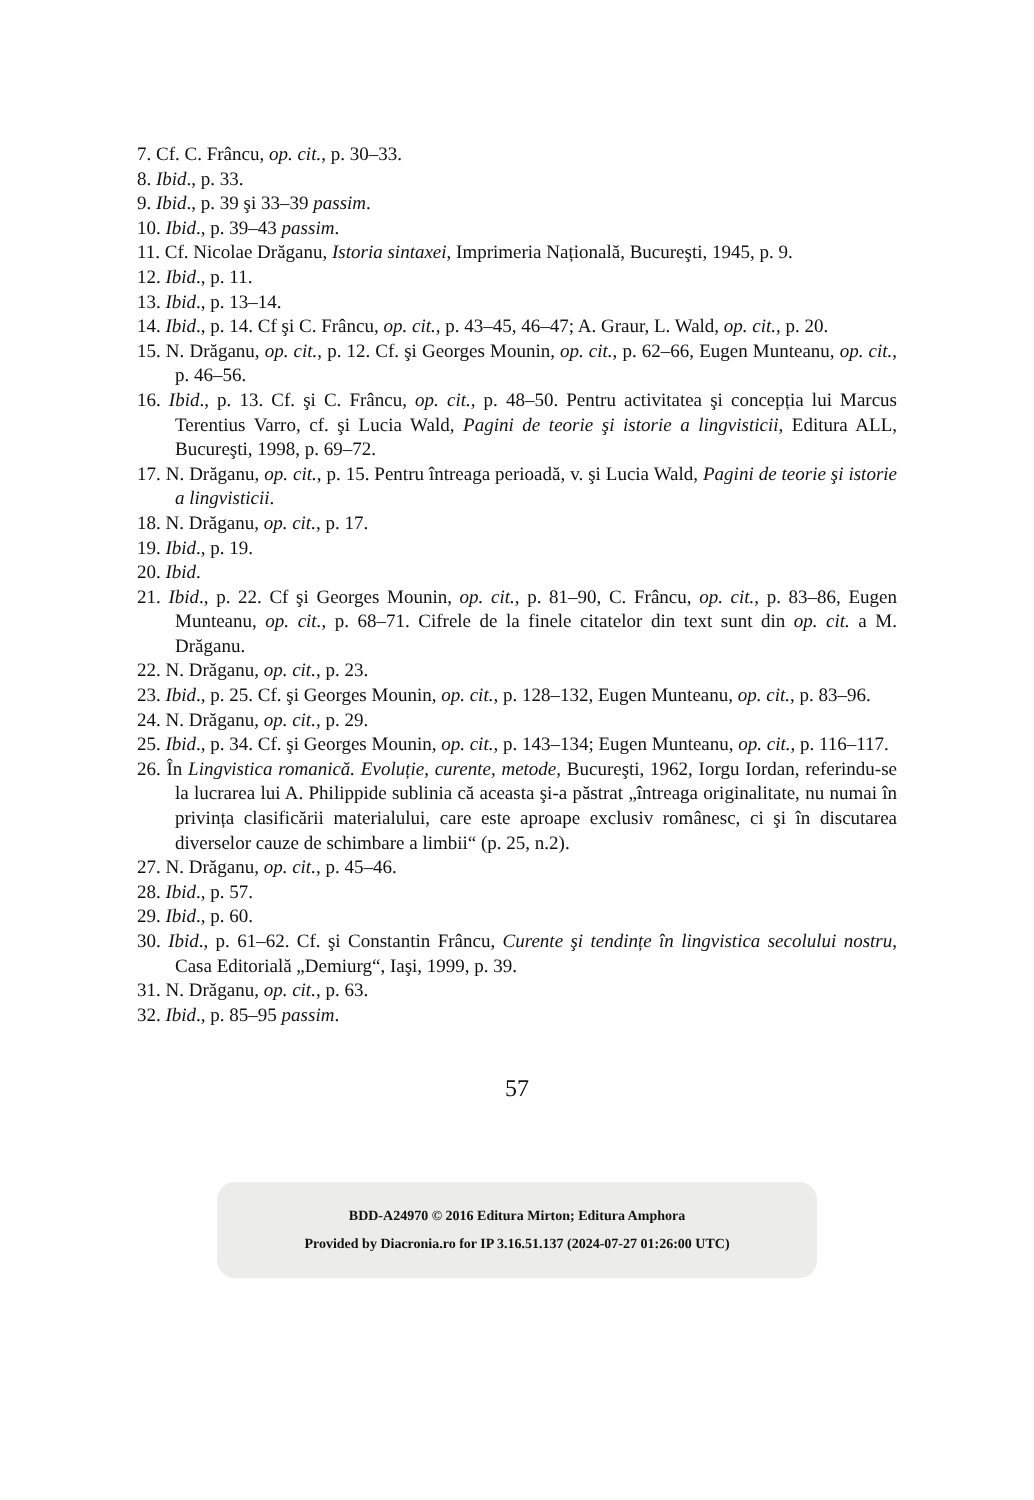7. Cf. C. Frâncu, op. cit., p. 30–33.
8. Ibid., p. 33.
9. Ibid., p. 39 şi 33–39 passim.
10. Ibid., p. 39–43 passim.
11. Cf. Nicolae Drăganu, Istoria sintaxei, Imprimeria Națională, Bucureşti, 1945, p. 9.
12. Ibid., p. 11.
13. Ibid., p. 13–14.
14. Ibid., p. 14. Cf şi C. Frâncu, op. cit., p. 43–45, 46–47; A. Graur, L. Wald, op. cit., p. 20.
15. N. Drăganu, op. cit., p. 12. Cf. şi Georges Mounin, op. cit., p. 62–66, Eugen Munteanu, op. cit., p. 46–56.
16. Ibid., p. 13. Cf. şi C. Frâncu, op. cit., p. 48–50. Pentru activitatea şi concepția lui Marcus Terentius Varro, cf. şi Lucia Wald, Pagini de teorie şi istorie a lingvisticii, Editura ALL, Bucureşti, 1998, p. 69–72.
17. N. Drăganu, op. cit., p. 15. Pentru întreaga perioadă, v. şi Lucia Wald, Pagini de teorie şi istorie a lingvisticii.
18. N. Drăganu, op. cit., p. 17.
19. Ibid., p. 19.
20. Ibid.
21. Ibid., p. 22. Cf şi Georges Mounin, op. cit., p. 81–90, C. Frâncu, op. cit., p. 83–86, Eugen Munteanu, op. cit., p. 68–71. Cifrele de la finele citatelor din text sunt din op. cit. a M. Drăganu.
22. N. Drăganu, op. cit., p. 23.
23. Ibid., p. 25. Cf. şi Georges Mounin, op. cit., p. 128–132, Eugen Munteanu, op. cit., p. 83–96.
24. N. Drăganu, op. cit., p. 29.
25. Ibid., p. 34. Cf. şi Georges Mounin, op. cit., p. 143–134; Eugen Munteanu, op. cit., p. 116–117.
26. În Lingvistica romanică. Evoluție, curente, metode, Bucureşti, 1962, Iorgu Iordan, referindu-se la lucrarea lui A. Philippide sublinia că aceasta şi-a păstrat „întreaga originalitate, nu numai în privința clasificării materialului, care este aproape exclusiv românesc, ci şi în discutarea diverselor cauze de schimbare a limbii“ (p. 25, n.2).
27. N. Drăganu, op. cit., p. 45–46.
28. Ibid., p. 57.
29. Ibid., p. 60.
30. Ibid., p. 61–62. Cf. şi Constantin Frâncu, Curente şi tendințe în lingvistica secolului nostru, Casa Editorială „Demiurg“, Iaşi, 1999, p. 39.
31. N. Drăganu, op. cit., p. 63.
32. Ibid., p. 85–95 passim.
57
BDD-A24970 © 2016 Editura Mirton; Editura Amphora
Provided by Diacronia.ro for IP 3.16.51.137 (2024-07-27 01:26:00 UTC)